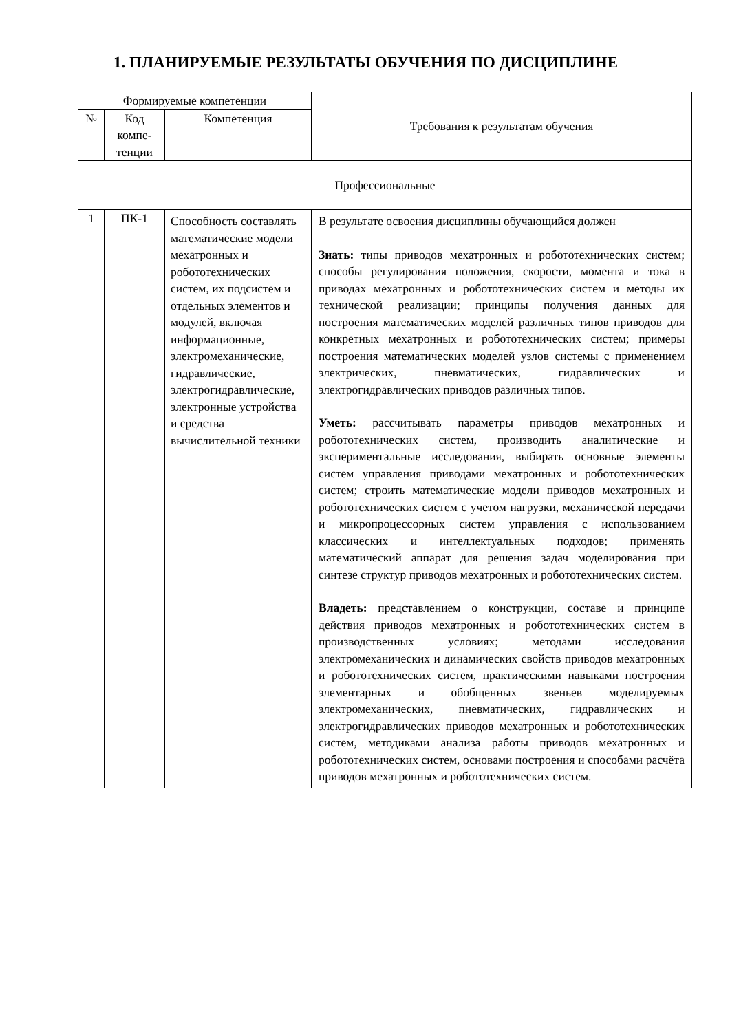1. ПЛАНИРУЕМЫЕ РЕЗУЛЬТАТЫ ОБУЧЕНИЯ ПО ДИСЦИПЛИНЕ
| Формируемые компетенции | | | Требования к результатам обучения |
| --- | --- | --- | --- |
| № | Код компе-тенции | Компетенция | |
| Профессиональные | | | |
| 1 | ПК-1 | Способность составлять математические модели мехатронных и робототехнических систем, их подсистем и отдельных элементов и модулей, включая информационные, электромеханические, гидравлические, электрогидравлические, электронные устройства и средства вычислительной техники | В результате освоения дисциплины обучающийся должен Знать: типы приводов мехатронных и робототехнических систем; способы регулирования положения, скорости, момента и тока в приводах мехатронных и робототехнических систем и методы их технической реализации; принципы получения данных для построения математических моделей различных типов приводов для конкретных мехатронных и робототехнических систем; примеры построения математических моделей узлов системы с применением электрических, пневматических, гидравлических и электрогидравлических приводов различных типов. Уметь: рассчитывать параметры приводов мехатронных и робототехнических систем, производить аналитические и экспериментальные исследования, выбирать основные элементы систем управления приводами мехатронных и робототехнических систем; строить математические модели приводов мехатронных и робототехнических систем с учетом нагрузки, механической передачи и микропроцессорных систем управления с использованием классических и интеллектуальных подходов; применять математический аппарат для решения задач моделирования при синтезе структур приводов мехатронных и робототехнических систем. Владеть: представлением о конструкции, составе и принципе действия приводов мехатронных и робототехнических систем в производственных условиях; методами исследования электромеханических и динамических свойств приводов мехатронных и робототехнических систем, практическими навыками построения элементарных и обобщенных звеньев моделируемых электромеханических, пневматических, гидравлических и электрогидравлических приводов мехатронных и робототехнических систем, методиками анализа работы приводов мехатронных и робототехнических систем, основами построения и способами расчёта приводов мехатронных и робототехнических систем. |